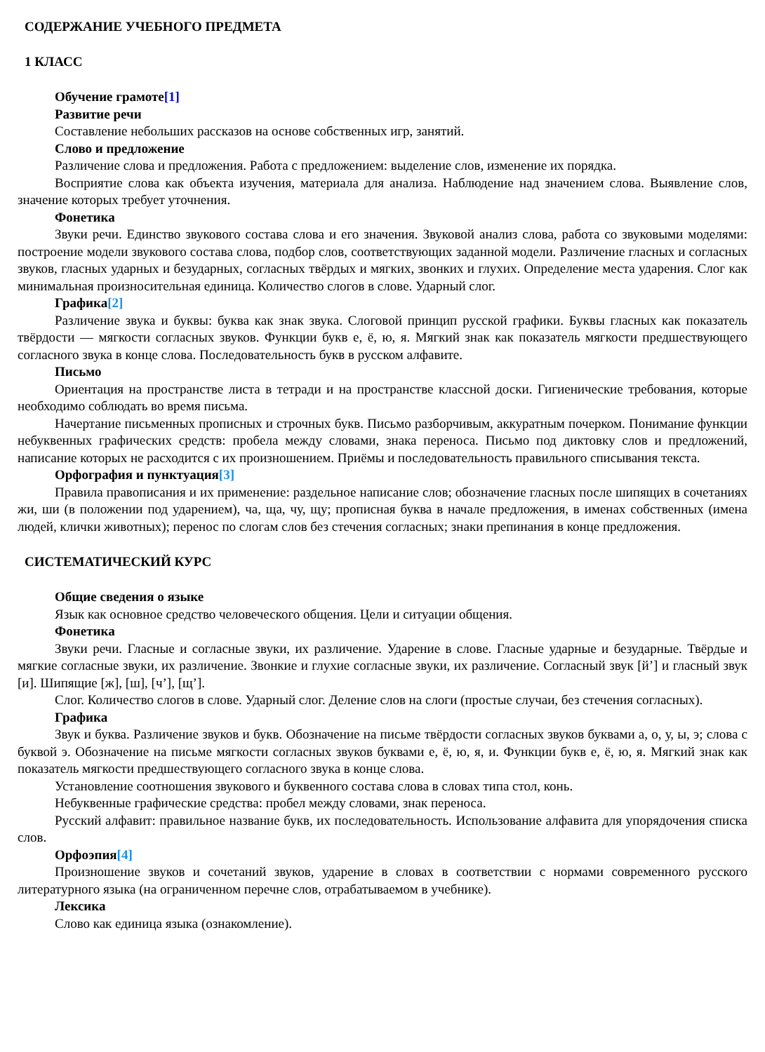СОДЕРЖАНИЕ УЧЕБНОГО ПРЕДМЕТА
1 КЛАСС
Обучение грамоте[1]
Развитие речи
Составление небольших рассказов на основе собственных игр, занятий.
Слово и предложение
Различение слова и предложения. Работа с предложением: выделение слов, изменение их порядка.
Восприятие слова как объекта изучения, материала для анализа. Наблюдение над значением слова. Выявление слов, значение которых требует уточнения.
Фонетика
Звуки речи. Единство звукового состава слова и его значения. Звуковой анализ слова, работа со звуковыми моделями: построение модели звукового состава слова, подбор слов, соответствующих заданной модели. Различение гласных и согласных звуков, гласных ударных и безударных, согласных твёрдых и мягких, звонких и глухих. Определение места ударения. Слог как минимальная произносительная единица. Количество слогов в слове. Ударный слог.
Графика[2]
Различение звука и буквы: буква как знак звука. Слоговой принцип русской графики. Буквы гласных как показатель твёрдости — мягкости согласных звуков. Функции букв е, ё, ю, я. Мягкий знак как показатель мягкости предшествующего согласного звука в конце слова. Последовательность букв в русском алфавите.
Письмо
Ориентация на пространстве листа в тетради и на пространстве классной доски. Гигиенические требования, которые необходимо соблюдать во время письма.
Начертание письменных прописных и строчных букв. Письмо разборчивым, аккуратным почерком. Понимание функции небуквенных графических средств: пробела между словами, знака переноса. Письмо под диктовку слов и предложений, написание которых не расходится с их произношением. Приёмы и последовательность правильного списывания текста.
Орфография и пунктуация[3]
Правила правописания и их применение: раздельное написание слов; обозначение гласных после шипящих в сочетаниях жи, ши (в положении под ударением), ча, ща, чу, щу; прописная буква в начале предложения, в именах собственных (имена людей, клички животных); перенос по слогам слов без стечения согласных; знаки препинания в конце предложения.
СИСТЕМАТИЧЕСКИЙ КУРС
Общие сведения о языке
Язык как основное средство человеческого общения. Цели и ситуации общения.
Фонетика
Звуки речи. Гласные и согласные звуки, их различение. Ударение в слове. Гласные ударные и безударные. Твёрдые и мягкие согласные звуки, их различение. Звонкие и глухие согласные звуки, их различение. Согласный звук [й’] и гласный звук [и]. Шипящие [ж], [ш], [ч’], [щ’].
Слог. Количество слогов в слове. Ударный слог. Деление слов на слоги (простые случаи, без стечения согласных).
Графика
Звук и буква. Различение звуков и букв. Обозначение на письме твёрдости согласных звуков буквами а, о, у, ы, э; слова с буквой э. Обозначение на письме мягкости согласных звуков буквами е, ё, ю, я, и. Функции букв е, ё, ю, я. Мягкий знак как показатель мягкости предшествующего согласного звука в конце слова.
Установление соотношения звукового и буквенного состава слова в словах типа стол, конь.
Небуквенные графические средства: пробел между словами, знак переноса.
Русский алфавит: правильное название букв, их последовательность. Использование алфавита для упорядочения списка слов.
Орфоэпия[4]
Произношение звуков и сочетаний звуков, ударение в словах в соответствии с нормами современного русского литературного языка (на ограниченном перечне слов, отрабатываемом в учебнике).
Лексика
Слово как единица языка (ознакомление).